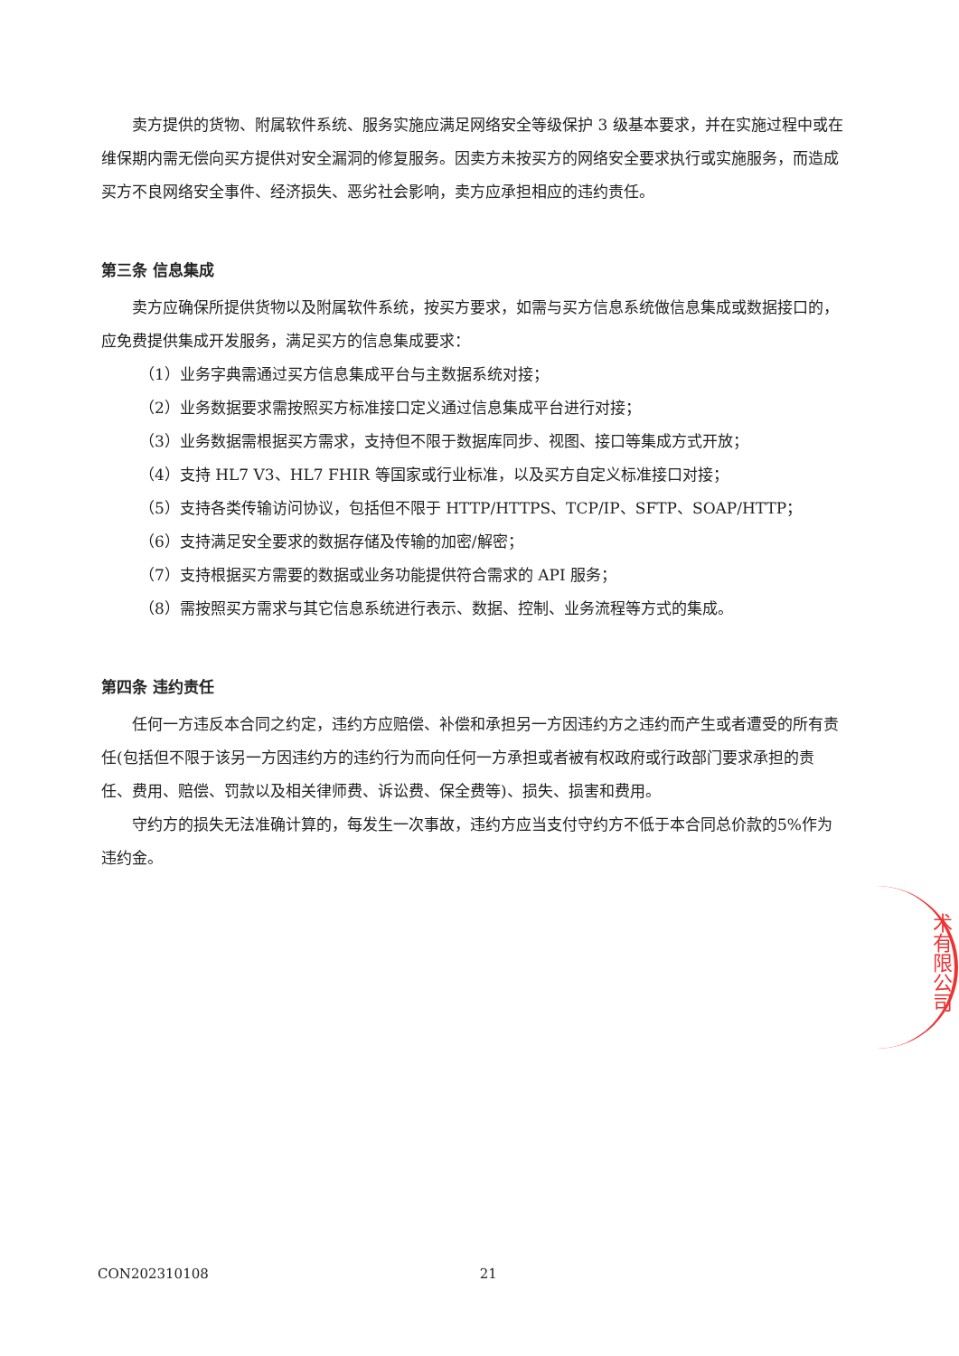卖方提供的货物、附属软件系统、服务实施应满足网络安全等级保护 3 级基本要求，并在实施过程中或在维保期内需无偿向买方提供对安全漏洞的修复服务。因卖方未按买方的网络安全要求执行或实施服务，而造成买方不良网络安全事件、经济损失、恶劣社会影响，卖方应承担相应的违约责任。
第三条 信息集成
卖方应确保所提供货物以及附属软件系统，按买方要求，如需与买方信息系统做信息集成或数据接口的，应免费提供集成开发服务，满足买方的信息集成要求：
（1）业务字典需通过买方信息集成平台与主数据系统对接；
（2）业务数据要求需按照买方标准接口定义通过信息集成平台进行对接；
（3）业务数据需根据买方需求，支持但不限于数据库同步、视图、接口等集成方式开放；
（4）支持 HL7 V3、HL7 FHIR 等国家或行业标准，以及买方自定义标准接口对接；
（5）支持各类传输访问协议，包括但不限于 HTTP/HTTPS、TCP/IP、SFTP、SOAP/HTTP；
（6）支持满足安全要求的数据存储及传输的加密/解密；
（7）支持根据买方需要的数据或业务功能提供符合需求的 API 服务；
（8）需按照买方需求与其它信息系统进行表示、数据、控制、业务流程等方式的集成。
第四条 违约责任
任何一方违反本合同之约定，违约方应赔偿、补偿和承担另一方因违约方之违约而产生或者遭受的所有责任(包括但不限于该另一方因违约方的违约行为而向任何一方承担或者被有权政府或行政部门要求承担的责任、费用、赔偿、罚款以及相关律师费、诉讼费、保全费等)、损失、损害和费用。
守约方的损失无法准确计算的，每发生一次事故，违约方应当支付守约方不低于本合同总价款的5%作为违约金。
术有限公司
CON202310108 21